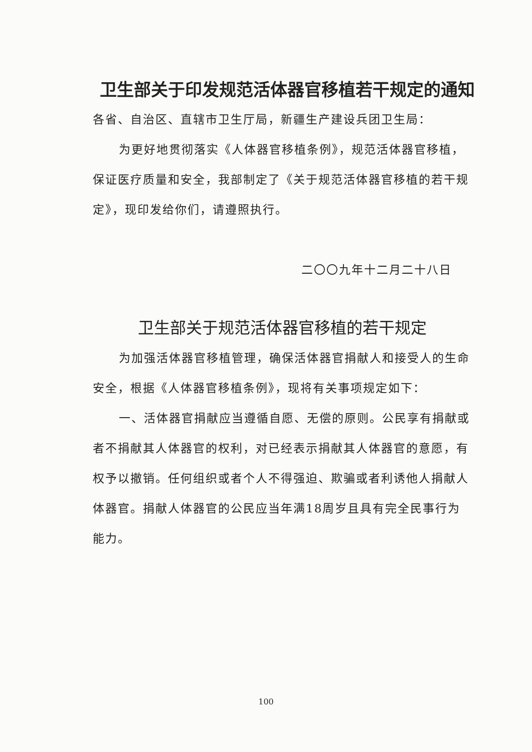卫生部关于印发规范活体器官移植若干规定的通知
各省、自治区、直辖市卫生厅局，新疆生产建设兵团卫生局：
为更好地贯彻落实《人体器官移植条例》，规范活体器官移植，保证医疗质量和安全，我部制定了《关于规范活体器官移植的若干规定》，现印发给你们，请遵照执行。
二〇〇九年十二月二十八日
卫生部关于规范活体器官移植的若干规定
为加强活体器官移植管理，确保活体器官捐献人和接受人的生命安全，根据《人体器官移植条例》，现将有关事项规定如下：
一、活体器官捐献应当遵循自愿、无偿的原则。公民享有捐献或者不捐献其人体器官的权利，对已经表示捐献其人体器官的意愿，有权予以撤销。任何组织或者个人不得强迫、欺骗或者利诱他人捐献人体器官。捐献人体器官的公民应当年满18周岁且具有完全民事行为能力。
100